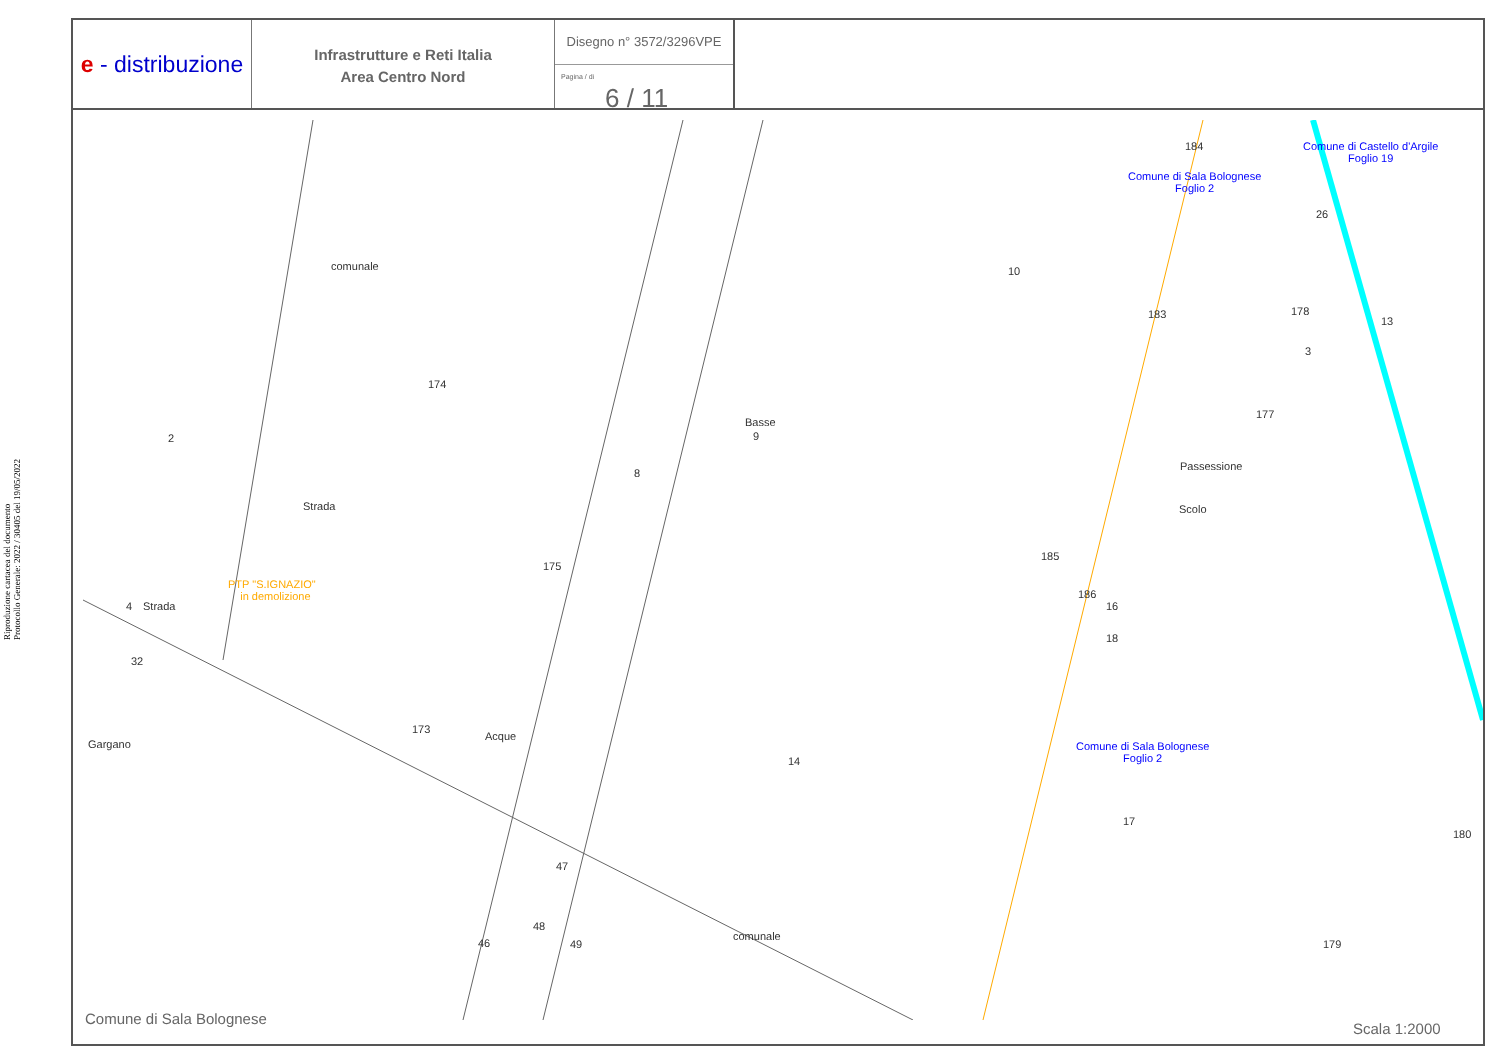Riproduzione cartacea del documento
Protocollo Generale: 2022 / 30405 del 19/05/2022
e - distribuzione
Infrastrutture e Reti Italia
Area Centro Nord
Disegno n° 3572/3296VPE
Pagina / di
6 / 11
Comune di Castello d'Argile
Foglio 19
Comune di Sala Bolognese
Foglio 2
184
26
10
183 178
13
3
174
177
Basse
9
2
8
Passessione
Scolo
Strada
comunale
185
175
PTP "S.IGNAZIO"
in demolizione
186
16
4
18
Strada
32
173
Acque
Comune di Sala Bolognese
Foglio 2
Gargano
14
17
180
47
48
46 49
comunale
179
Comune di Sala Bolognese
Scala 1:2000